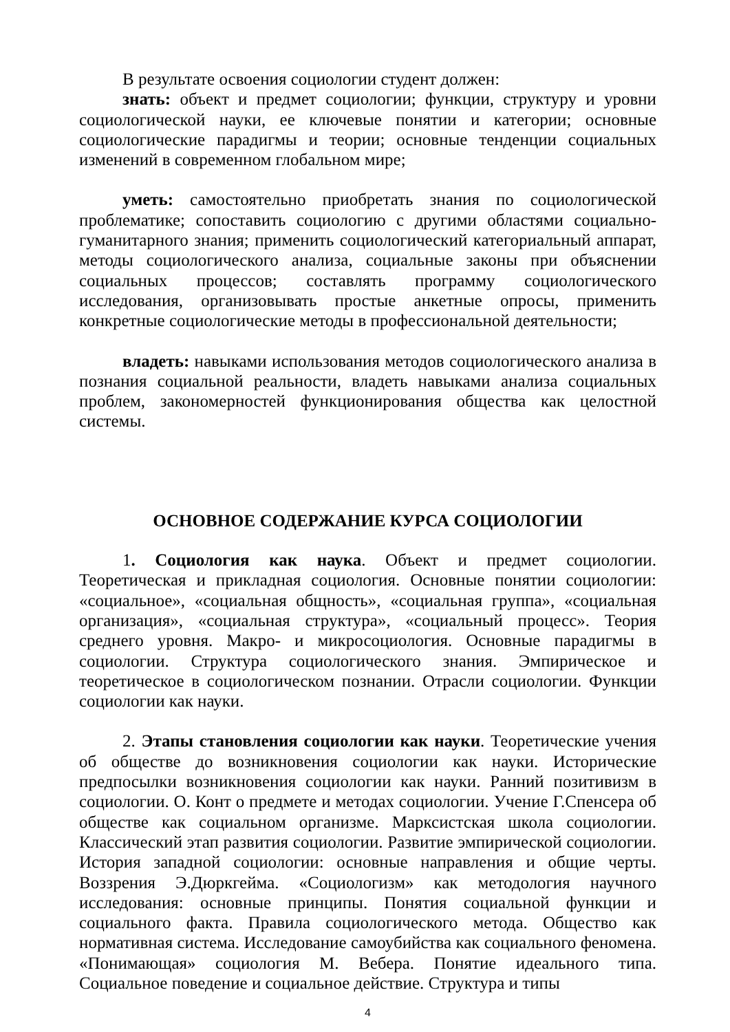В результате освоения социологии студент должен:
знать: объект и предмет социологии; функции, структуру и уровни социологической науки, ее ключевые понятии и категории; основные социологические парадигмы и теории; основные тенденции социальных изменений в современном глобальном мире;
уметь: самостоятельно приобретать знания по социологической проблематике; сопоставить социологию с другими областями социально-гуманитарного знания; применить социологический категориальный аппарат, методы социологического анализа, социальные законы при объяснении социальных процессов; составлять программу социологического исследования, организовывать простые анкетные опросы, применить конкретные социологические методы в профессиональной деятельности;
владеть: навыками использования методов социологического анализа в познания социальной реальности, владеть навыками анализа социальных проблем, закономерностей функционирования общества как целостной системы.
ОСНОВНОЕ СОДЕРЖАНИЕ КУРСА СОЦИОЛОГИИ
1. Социология как наука. Объект и предмет социологии. Теоретическая и прикладная социология. Основные понятии социологии: «социальное», «социальная общность», «социальная группа», «социальная организация», «социальная структура», «социальный процесс». Теория среднего уровня. Макро- и микросоциология. Основные парадигмы в социологии. Структура социологического знания. Эмпирическое и теоретическое в социологическом познании. Отрасли социологии. Функции социологии как науки.
2. Этапы становления социологии как науки. Теоретические учения об обществе до возникновения социологии как науки. Исторические предпосылки возникновения социологии как науки. Ранний позитивизм в социологии. О. Конт о предмете и методах социологии. Учение Г.Спенсера об обществе как социальном организме. Марксистская школа социологии. Классический этап развития социологии. Развитие эмпирической социологии. История западной социологии: основные направления и общие черты. Воззрения Э.Дюркгейма. «Социологизм» как методология научного исследования: основные принципы. Понятия социальной функции и социального факта. Правила социологического метода. Общество как нормативная система. Исследование самоубийства как социального феномена. «Понимающая» социология М. Вебера. Понятие идеального типа. Социальное поведение и социальное действие. Структура и типы
4